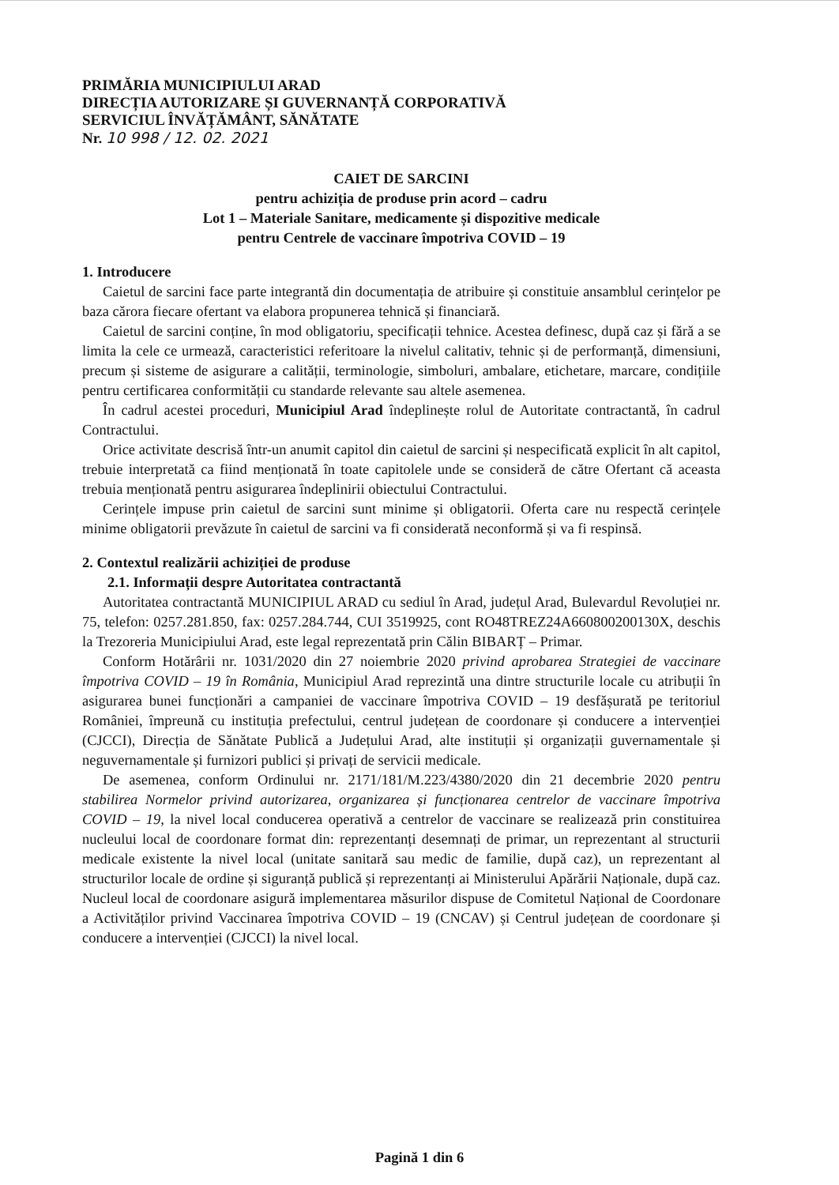PRIMĂRIA MUNICIPIULUI ARAD
DIRECȚIA AUTORIZARE ȘI GUVERNANȚĂ CORPORATIVĂ
SERVICIUL ÎNVĂȚĂMÂNT, SĂNĂTATE
Nr. 10 998 / 12. 02. 2021
CAIET DE SARCINI
pentru achiziția de produse prin acord – cadru
Lot 1 – Materiale Sanitare, medicamente și dispozitive medicale
pentru Centrele de vaccinare împotriva COVID – 19
1. Introducere
Caietul de sarcini face parte integrantă din documentația de atribuire și constituie ansamblul cerințelor pe baza cărora fiecare ofertant va elabora propunerea tehnică și financiară.
Caietul de sarcini conține, în mod obligatoriu, specificații tehnice. Acestea definesc, după caz și fără a se limita la cele ce urmează, caracteristici referitoare la nivelul calitativ, tehnic și de performanță, dimensiuni, precum și sisteme de asigurare a calității, terminologie, simboluri, ambalare, etichetare, marcare, condițiile pentru certificarea conformității cu standarde relevante sau altele asemenea.
În cadrul acestei proceduri, Municipiul Arad îndeplinește rolul de Autoritate contractantă, în cadrul Contractului.
Orice activitate descrisă într-un anumit capitol din caietul de sarcini și nespecificată explicit în alt capitol, trebuie interpretată ca fiind menționată în toate capitolele unde se consideră de către Ofertant că aceasta trebuia menționată pentru asigurarea îndeplinirii obiectului Contractului.
Cerințele impuse prin caietul de sarcini sunt minime și obligatorii. Oferta care nu respectă cerințele minime obligatorii prevăzute în caietul de sarcini va fi considerată neconformă și va fi respinsă.
2. Contextul realizării achiziției de produse
2.1. Informații despre Autoritatea contractantă
Autoritatea contractantă MUNICIPIUL ARAD cu sediul în Arad, județul Arad, Bulevardul Revoluției nr. 75, telefon: 0257.281.850, fax: 0257.284.744, CUI 3519925, cont RO48TREZ24A660800200130X, deschis la Trezoreria Municipiului Arad, este legal reprezentată prin Călin BIBARȚ – Primar.
Conform Hotărârii nr. 1031/2020 din 27 noiembrie 2020 privind aprobarea Strategiei de vaccinare împotriva COVID – 19 în România, Municipiul Arad reprezintă una dintre structurile locale cu atribuții în asigurarea bunei funcționări a campaniei de vaccinare împotriva COVID – 19 desfășurată pe teritoriul României, împreună cu instituția prefectului, centrul județean de coordonare și conducere a intervenției (CJCCI), Direcția de Sănătate Publică a Județului Arad, alte instituții și organizații guvernamentale și neguvernamentale și furnizori publici și privați de servicii medicale.
De asemenea, conform Ordinului nr. 2171/181/M.223/4380/2020 din 21 decembrie 2020 pentru stabilirea Normelor privind autorizarea, organizarea și funcționarea centrelor de vaccinare împotriva COVID – 19, la nivel local conducerea operativă a centrelor de vaccinare se realizează prin constituirea nucleului local de coordonare format din: reprezentanți desemnați de primar, un reprezentant al structurii medicale existente la nivel local (unitate sanitară sau medic de familie, după caz), un reprezentant al structurilor locale de ordine și siguranță publică și reprezentanți ai Ministerului Apărării Naționale, după caz. Nucleul local de coordonare asigură implementarea măsurilor dispuse de Comitetul Național de Coordonare a Activităților privind Vaccinarea împotriva COVID – 19 (CNCAV) și Centrul județean de coordonare și conducere a intervenției (CJCCI) la nivel local.
Pagină 1 din 6